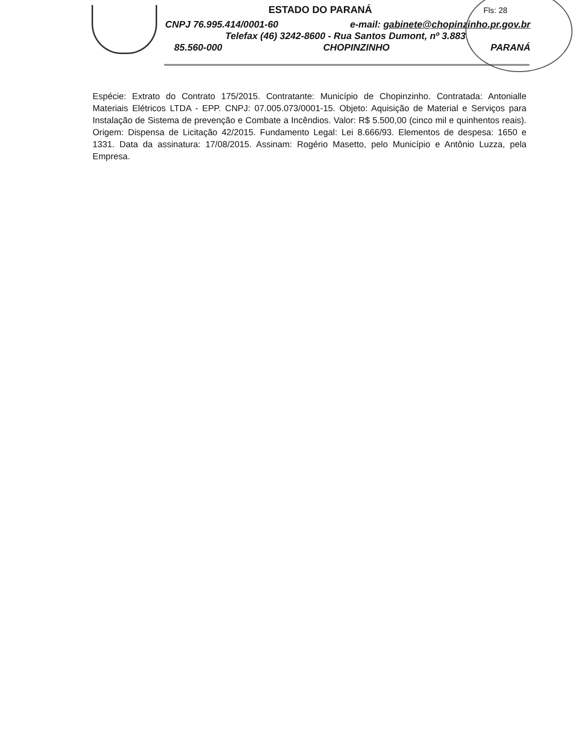ESTADO DO PARANÁ
CNPJ 76.995.414/0001-60 e-mail: gabinete@chopinzinho.pr.gov.br
Telefax (46) 3242-8600 - Rua Santos Dumont, nº 3.883
85.560-000 CHOPINZINHO PARANÁ
Fls: 28
Espécie: Extrato do Contrato 175/2015. Contratante: Município de Chopinzinho. Contratada: Antonialle Materiais Elétricos LTDA - EPP. CNPJ: 07.005.073/0001-15. Objeto: Aquisição de Material e Serviços para Instalação de Sistema de prevenção e Combate a Incêndios. Valor: R$ 5.500,00 (cinco mil e quinhentos reais). Origem: Dispensa de Licitação 42/2015. Fundamento Legal: Lei 8.666/93. Elementos de despesa: 1650 e 1331. Data da assinatura: 17/08/2015. Assinam: Rogério Masetto, pelo Município e Antônio Luzza, pela Empresa.